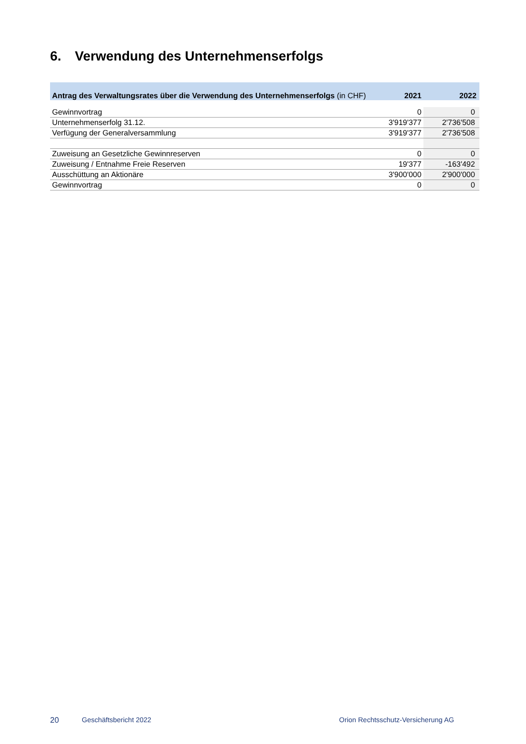6. Verwendung des Unternehmenserfolgs
| Antrag des Verwaltungsrates über die Verwendung des Unternehmenserfolgs (in CHF) | 2021 | 2022 |
| --- | --- | --- |
| Gewinnvortrag | 0 | 0 |
| Unternehmenserfolg 31.12. | 3'919'377 | 2'736'508 |
| Verfügung der Generalversammlung | 3'919'377 | 2'736'508 |
| Zuweisung an Gesetzliche Gewinnreserven | 0 | 0 |
| Zuweisung / Entnahme Freie Reserven | 19'377 | -163'492 |
| Ausschüttung an Aktionäre | 3'900'000 | 2'900'000 |
| Gewinnvortrag | 0 | 0 |
20 Geschäftsbericht 2022 Orion Rechtsschutz-Versicherung AG